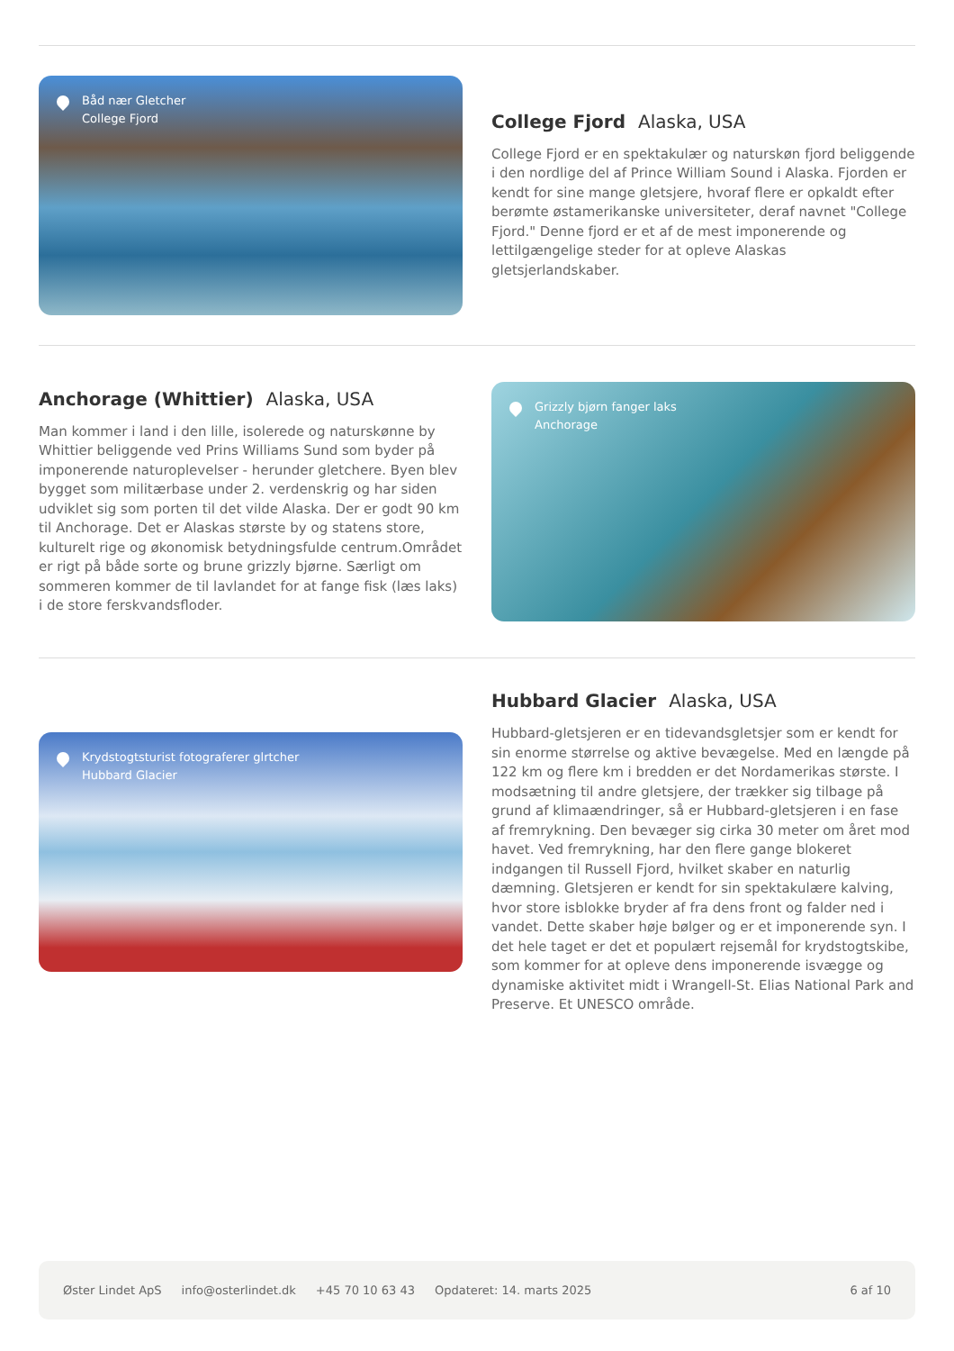Båd nær Gletcher
College Fjord
College Fjord Alaska, USA
College Fjord er en spektakulær og naturskøn fjord beliggende i den nordlige del af Prince William Sound i Alaska. Fjorden er kendt for sine mange gletsjere, hvoraf flere er opkaldt efter berømte østamerikanske universiteter, deraf navnet "College Fjord." Denne fjord er et af de mest imponerende og lettilgængelige steder for at opleve Alaskas gletsjerlandskaber.
Anchorage (Whittier) Alaska, USA
Man kommer i land i den lille, isolerede og naturskønne by Whittier beliggende ved Prins Williams Sund som byder på imponerende naturoplevelser - herunder gletchere. Byen blev bygget som militærbase under 2. verdenskrig og har siden udviklet sig som porten til det vilde Alaska. Der er godt 90 km til Anchorage. Det er Alaskas største by og statens store, kulturelt rige og økonomisk betydningsfulde centrum.Området er rigt på både sorte og brune grizzly bjørne. Særligt om sommeren kommer de til lavlandet for at fange fisk (læs laks) i de store ferskvandsfloder.
Grizzly bjørn fanger laks
Anchorage
Krydstogtsturist fotograferer glrtcher
Hubbard Glacier
Hubbard Glacier Alaska, USA
Hubbard-gletsjeren er en tidevandsgletsjer som er kendt for sin enorme størrelse og aktive bevægelse. Med en længde på 122 km og flere km i bredden er det Nordamerikas største. I modsætning til andre gletsjere, der trækker sig tilbage på grund af klimaændringer, så er Hubbard-gletsjeren i en fase af fremrykning. Den bevæger sig cirka 30 meter om året mod havet. Ved fremrykning, har den flere gange blokeret indgangen til Russell Fjord, hvilket skaber en naturlig dæmning. Gletsjeren er kendt for sin spektakulære kalving, hvor store isblokke bryder af fra dens front og falder ned i vandet. Dette skaber høje bølger og er et imponerende syn. I det hele taget er det et populært rejsemål for krydstogtskibe, som kommer for at opleve dens imponerende isvægge og dynamiske aktivitet midt i Wrangell-St. Elias National Park and Preserve. Et UNESCO område.
Øster Lindet ApS info@osterlindet.dk +45 70 10 63 43 Opdateret: 14. marts 2025 6 af 10